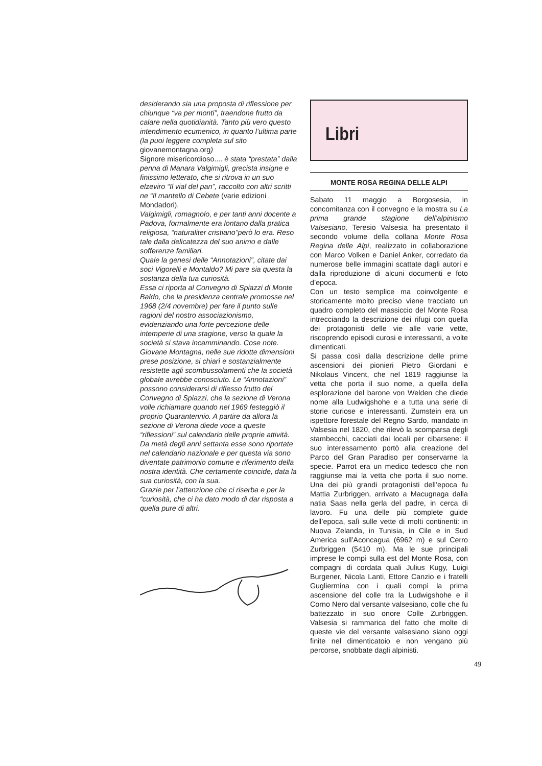desiderando sia una proposta di riflessione per chiunque “va per monti”, traendone frutto da calare nella quotidianità. Tanto più vero questo intendimento ecumenico, in quanto l’ultima parte (la puoi leggere completa sul sito giovanemontagna.org)
Signore misericordioso.... è stata “prestata” dalla penna di Manara Valgimigli, grecista insigne e finissimo letterato, che si ritrova in un suo elzeviro “Il vial del pan”, raccolto con altri scritti ne “Il mantello di Cebete (varie edizioni Mondadori).
Valgimigli, romagnolo, e per tanti anni docente a Padova, formalmente era lontano dalla pratica religiosa, “naturaliter cristiano”però lo era. Reso tale dalla delicatezza del suo animo e dalle sofferenze familiari.
Quale la genesi delle “Annotazioni”, citate dai soci Vigorelli e Montaldo? Mi pare sia questa la sostanza della tua curiosità.
Essa ci riporta al Convegno di Spiazzi di Monte Baldo, che la presidenza centrale promosse nel 1968 (2/4 novembre) per fare il punto sulle ragioni del nostro associazionismo, evidenziando una forte percezione delle intemperie di una stagione, verso la quale la società si stava incamminando. Cose note.
Giovane Montagna, nelle sue ridotte dimensioni prese posizione, si chiarì e sostanzialmente resistette agli scombussolamenti che la società globale avrebbe conosciuto. Le “Annotazioni” possono considerarsi di riflesso frutto del Convegno di Spiazzi, che la sezione di Verona volle richiamare quando nel 1969 festeggiò il proprio Quarantennio. A partire da allora la sezione di Verona diede voce a queste “riflessioni” sul calendario delle proprie attività. Da metà degli anni settanta esse sono riportate nel calendario nazionale e per questa via sono diventate patrimonio comune e riferimento della nostra identità. Che certamente coincide, data la sua curiosità, con la sua.
Grazie per l’attenzione che ci riserba e per la “curiosità, che ci ha dato modo di dar risposta a quella pure di altri.
Libri
MONTE ROSA REGINA DELLE ALPI
Sabato 11 maggio a Borgosesia, in concomitanza con il convegno e la mostra su La prima grande stagione dell’alpinismo Valsesiano, Teresio Valsesia ha presentato il secondo volume della collana Monte Rosa Regina delle Alpi, realizzato in collaborazione con Marco Volken e Daniel Anker, corredato da numerose belle immagini scattate dagli autori e dalla riproduzione di alcuni documenti e foto d’epoca.
Con un testo semplice ma coinvolgente e storicamente molto preciso viene tracciato un quadro completo del massiccio del Monte Rosa intrecciando la descrizione dei rifugi con quella dei protagonisti delle vie alle varie vette, riscoprendo episodi curosi e interessanti, a volte dimenticati.
Si passa così dalla descrizione delle prime ascensioni dei pionieri Pietro Giordani e Nikolaus Vincent, che nel 1819 raggiunse la vetta che porta il suo nome, a quella della esplorazione del barone von Welden che diede nome alla Ludwigshohe e a tutta una serie di storie curiose e interessanti. Zumstein era un ispettore forestale del Regno Sardo, mandato in Valsesia nel 1820, che rilevò la scomparsa degli stambecchi, cacciati dai locali per cibarsene: il suo interessamento portò alla creazione del Parco del Gran Paradiso per conservarne la specie. Parrot era un medico tedesco che non raggiunse mai la vetta che porta il suo nome. Una dei più grandi protagonisti dell’epoca fu Mattia Zurbriggen, arrivato a Macugnaga dalla natia Saas nella gerla del padre, in cerca di lavoro. Fu una delle più complete guide dell’epoca, salì sulle vette di molti continenti: in Nuova Zelanda, in Tunisia, in Cile e in Sud America sull’Aconcagua (6962 m) e sul Cerro Zurbriggen (5410 m). Ma le sue principali imprese le compì sulla est del Monte Rosa, con compagni di cordata quali Julius Kugy, Luigi Burgener, Nicola Lanti, Ettore Canzio e i fratelli Gugliermina con i quali compì la prima ascensione del colle tra la Ludwigshohe e il Corno Nero dal versante valsesiano, colle che fu battezzato in suo onore Colle Zurbriggen. Valsesia si rammarica del fatto che molte di queste vie del versante valsesiano siano oggi finite nel dimenticatoio e non vengano più percorse, snobbate dagli alpinisti.
49